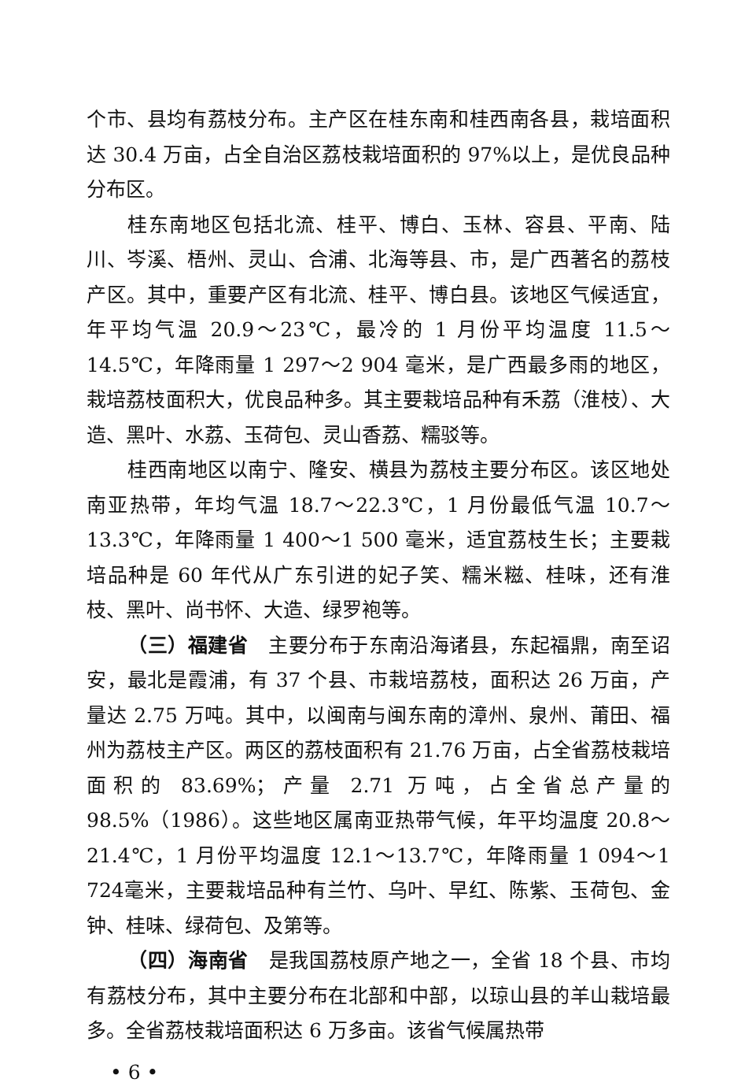个市、县均有荔枝分布。主产区在桂东南和桂西南各县，栽培面积达 30.4 万亩，占全自治区荔枝栽培面积的 97%以上，是优良品种分布区。
桂东南地区包括北流、桂平、博白、玉林、容县、平南、陆川、岑溪、梧州、灵山、合浦、北海等县、市，是广西著名的荔枝产区。其中，重要产区有北流、桂平、博白县。该地区气候适宜，年平均气温 20.9～23℃，最冷的 1 月份平均温度 11.5～14.5℃，年降雨量 1 297～2 904 毫米，是广西最多雨的地区，栽培荔枝面积大，优良品种多。其主要栽培品种有禾荔（淮枝）、大造、黑叶、水荔、玉荷包、灵山香荔、糯驳等。
桂西南地区以南宁、隆安、横县为荔枝主要分布区。该区地处南亚热带，年均气温 18.7～22.3℃，1 月份最低气温 10.7～13.3℃，年降雨量 1 400～1 500 毫米，适宜荔枝生长；主要栽培品种是 60 年代从广东引进的妃子笑、糯米糍、桂味，还有淮枝、黑叶、尚书怀、大造、绿罗袍等。
（三）福建省　主要分布于东南沿海诸县，东起福鼎，南至诏安，最北是霞浦，有 37 个县、市栽培荔枝，面积达 26 万亩，产量达 2.75 万吨。其中，以闽南与闽东南的漳州、泉州、莆田、福州为荔枝主产区。两区的荔枝面积有 21.76 万亩，占全省荔枝栽培面积的 83.69%；产量 2.71 万吨，占全省总产量的 98.5%（1986）。这些地区属南亚热带气候，年平均温度 20.8～21.4℃，1 月份平均温度 12.1～13.7℃，年降雨量 1 094～1 724毫米，主要栽培品种有兰竹、乌叶、早红、陈紫、玉荷包、金钟、桂味、绿荷包、及第等。
（四）海南省　是我国荔枝原产地之一，全省 18 个县、市均有荔枝分布，其中主要分布在北部和中部，以琼山县的羊山栽培最多。全省荔枝栽培面积达 6 万多亩。该省气候属热带
• 6 •